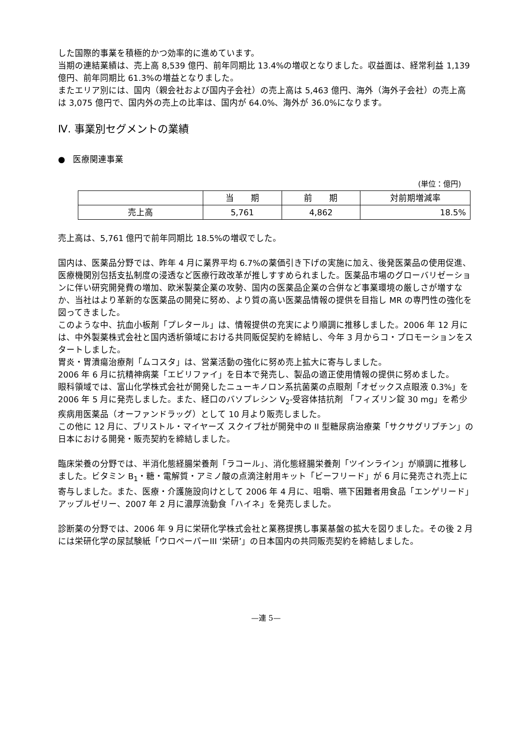した国際的事業を積極的かつ効率的に進めています。
当期の連結業績は、売上高 8,539 億円、前年同期比 13.4%の増収となりました。収益面は、経常利益 1,139 億円、前年同期比 61.3%の増益となりました。
またエリア別には、国内（親会社および国内子会社）の売上高は 5,463 億円、海外（海外子会社）の売上高は 3,075 億円で、国内外の売上の比率は、国内が 64.0%、海外が 36.0%になります。
Ⅳ. 事業別セグメントの業績
● 医療関連事業
(単位：億円)
| | 当 期 | 前 期 | 対前期増減率 |
| --- | --- | --- | --- |
| 売上高 | 5,761 | 4,862 | 18.5% |
売上高は、5,761 億円で前年同期比 18.5%の増収でした。
国内は、医薬品分野では、昨年 4 月に業界平均 6.7%の薬価引き下げの実施に加え、後発医薬品の使用促進、医療機関別包括支払制度の浸透など医療行政改革が推しすすめられました。医薬品市場のグローバリゼーションに伴い研究開発費の増加、欧米製薬企業の攻勢、国内の医薬品企業の合併など事業環境の厳しさが増すなか、当社はより革新的な医薬品の開発に努め、より質の高い医薬品情報の提供を目指し MR の専門性の強化を図ってきました。
このような中、抗血小板剤「プレタール」は、情報提供の充実により順調に推移しました。2006 年 12 月には、中外製薬株式会社と国内透析領域における共同販促契約を締結し、今年 3 月からコ・プロモーションをスタートしました。
胃炎・胃潰瘍治療剤「ムコスタ」は、営業活動の強化に努め売上拡大に寄与しました。
2006 年 6 月に抗精神病薬「エビリファイ」を日本で発売し、製品の適正使用情報の提供に努めました。
眼科領域では、富山化学株式会社が開発したニューキノロン系抗菌薬の点眼剤「オゼックス点眼液 0.3%」を 2006 年 5 月に発売しました。また、経口のバソプレシン V<sub>2</sub>-受容体拮抗剤 「フィズリン錠 30 mg」を希少疾病用医薬品（オーファンドラッグ）として 10 月より販売しました。
この他に 12 月に、ブリストル・マイヤーズ スクイブ社が開発中の II 型糖尿病治療薬「サクサグリプチン」の日本における開発・販売契約を締結しました。
臨床栄養の分野では、半消化態経腸栄養剤「ラコール」、消化態経腸栄養剤「ツインライン」が順調に推移しました。ビタミン B<sub>1</sub>・糖・電解質・アミノ酸の点滴注射用キット「ビーフリード」が 6 月に発売され売上に寄与しました。また、医療・介護施設向けとして 2006 年 4 月に、咀嚼、嚥下困難者用食品「エンゲリード」アップルゼリー、2007 年 2 月に濃厚流動食「ハイネ」を発売しました。
診断薬の分野では、2006 年 9 月に栄研化学株式会社と業務提携し事業基盤の拡大を図りました。その後 2 月には栄研化学の尿試験紙「ウロペーパーIII ‘栄研’」の日本国内の共同販売契約を締結しました。
—連 5—